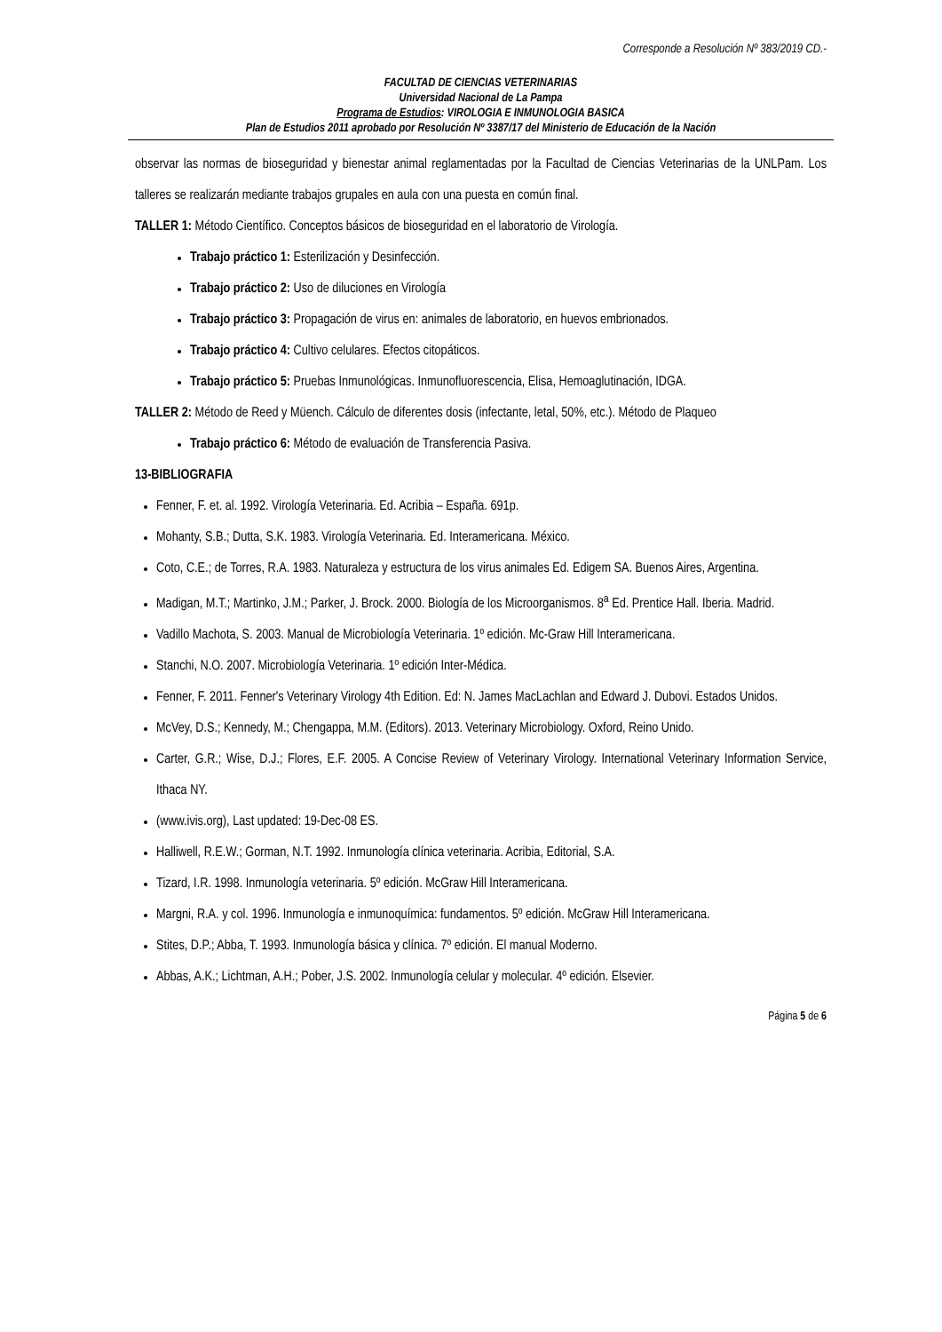Corresponde a Resolución Nº 383/2019 CD.-
FACULTAD DE CIENCIAS VETERINARIAS
Universidad Nacional de La Pampa
Programa de Estudios: VIROLOGIA E INMUNOLOGIA BASICA
Plan de Estudios 2011 aprobado por Resolución Nº 3387/17 del Ministerio de Educación de la Nación
observar las normas de bioseguridad y bienestar animal reglamentadas por la Facultad de Ciencias Veterinarias de la UNLPam. Los talleres se realizarán mediante trabajos grupales en aula con una puesta en común final.
TALLER 1: Método Científico. Conceptos básicos de bioseguridad en el laboratorio de Virología.
Trabajo práctico 1: Esterilización y Desinfección.
Trabajo práctico 2: Uso de diluciones en Virología
Trabajo práctico 3: Propagación de virus en: animales de laboratorio, en huevos embrionados.
Trabajo práctico 4: Cultivo celulares. Efectos citopáticos.
Trabajo práctico 5: Pruebas Inmunológicas. Inmunofluorescencia, Elisa, Hemoaglutinación, IDGA.
TALLER 2: Método de Reed y Müench. Cálculo de diferentes dosis (infectante, letal, 50%, etc.). Método de Plaqueo
Trabajo práctico 6: Método de evaluación de Transferencia Pasiva.
13-BIBLIOGRAFIA
Fenner, F. et. al. 1992. Virología Veterinaria. Ed. Acribia – España. 691p.
Mohanty, S.B.; Dutta, S.K. 1983. Virología Veterinaria. Ed. Interamericana. México.
Coto, C.E.; de Torres, R.A. 1983. Naturaleza y estructura de los virus animales Ed. Edigem SA. Buenos Aires, Argentina.
Madigan, M.T.; Martinko, J.M.; Parker, J. Brock. 2000. Biología de los Microorganismos. 8<sup>a</sup> Ed. Prentice Hall. Iberia. Madrid.
Vadillo Machota, S. 2003. Manual de Microbiología Veterinaria. 1º edición. Mc-Graw Hill Interamericana.
Stanchi, N.O. 2007. Microbiología Veterinaria. 1º edición Inter-Médica.
Fenner, F. 2011. Fenner's Veterinary Virology 4th Edition. Ed: N. James MacLachlan and Edward J. Dubovi. Estados Unidos.
McVey, D.S.; Kennedy, M.; Chengappa, M.M. (Editors). 2013. Veterinary Microbiology. Oxford, Reino Unido.
Carter, G.R.; Wise, D.J.; Flores, E.F. 2005. A Concise Review of Veterinary Virology. International Veterinary Information Service, Ithaca NY.
(www.ivis.org), Last updated: 19-Dec-08 ES.
Halliwell, R.E.W.; Gorman, N.T. 1992. Inmunología clínica veterinaria. Acribia, Editorial, S.A.
Tizard, I.R. 1998. Inmunología veterinaria. 5º edición. McGraw Hill Interamericana.
Margni, R.A. y col. 1996. Inmunología e inmunoquímica: fundamentos. 5º edición. McGraw Hill Interamericana.
Stites, D.P.; Abba, T. 1993. Inmunología básica y clínica. 7º edición. El manual Moderno.
Abbas, A.K.; Lichtman, A.H.; Pober, J.S. 2002. Inmunología celular y molecular. 4º edición. Elsevier.
Página 5 de 6